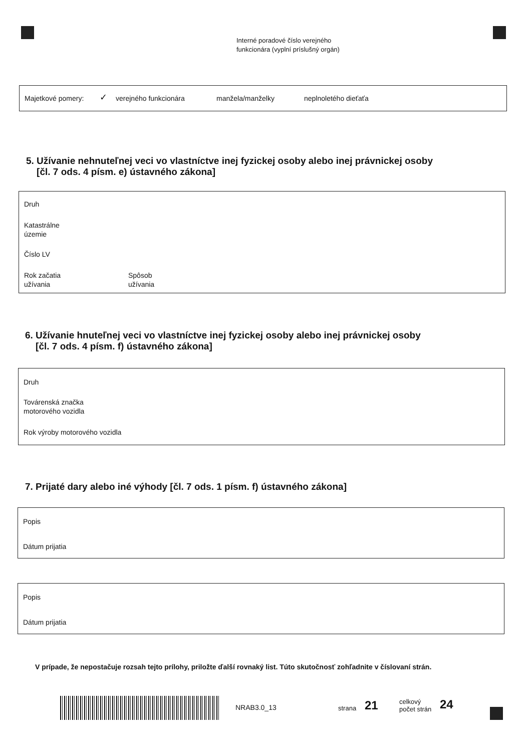Interné poradové číslo verejného
funkcionára (vyplní príslušný orgán)
Majetkové pomery: ✓ verejného funkcionára manžela/manželky neplnoletého dieťaťa
5. Užívanie nehnuteľnej veci vo vlastníctve inej fyzickej osoby alebo inej právnickej osoby
[čl. 7 ods. 4 písm. e) ústavného zákona]
Druh
Katastrálne
územie
Číslo LV
Rok začatia
užívania
Spôsob
užívania
6. Užívanie hnuteľnej veci vo vlastníctve inej fyzickej osoby alebo inej právnickej osoby
[čl. 7 ods. 4 písm. f) ústavného zákona]
Druh
Továrenská značka
motorového vozidla
Rok výroby motorového vozidla
7. Prijaté dary alebo iné výhody [čl. 7 ods. 1 písm. f) ústavného zákona]
Popis
Dátum prijatia
Popis
Dátum prijatia
V prípade, že nepostačuje rozsah tejto prílohy, priložte ďalší rovnaký list. Túto skutočnosť zohľadnite v číslovaní strán.
NRAB3.0_13 strana 21 celkový
počet strán 24